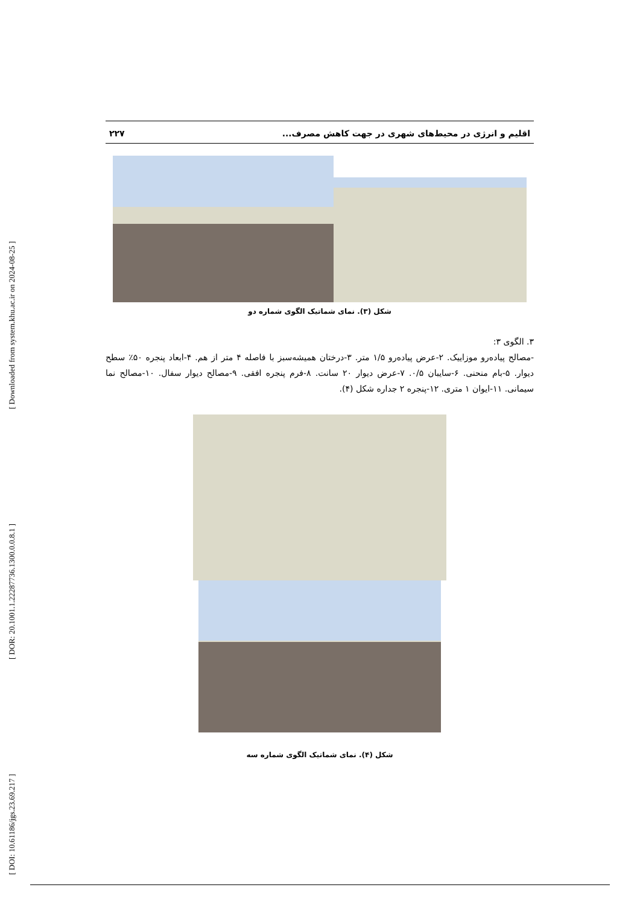[ DOI: 10.61186/jgs.23.69.217 ] [ DOR: 20.1001.1.22287736.1300.0.0.8.1 ] [ Downloaded from system.khu.ac.ir on 2024-08-25 ]
اقلیم و انرژی در محیط‌های شهری در جهت کاهش مصرف... ۲۲۷
شکل (۳). نمای شماتیک الگوی شماره دو
۳. الگوی ۳:
-مصالح پیاده‌رو موزاییک. ۲-عرض پیاده‌رو ۱/۵ متر. ۳-درختان همیشه‌سبز با فاصله ۴ متر از هم. ۴-ابعاد پنجره ۵۰٪ سطح دیوار. ۵-بام منحنی. ۶-سایبان ۰/۵. ۷-عرض دیوار ۲۰ سانت. ۸-فرم پنجره افقی. ۹-مصالح دیوار سفال. ۱۰-مصالح نما سیمانی. ۱۱-ایوان ۱ متری. ۱۲-پنجره ۲ جداره شکل (۴).
شکل (۴). نمای شماتیک الگوی شماره سه